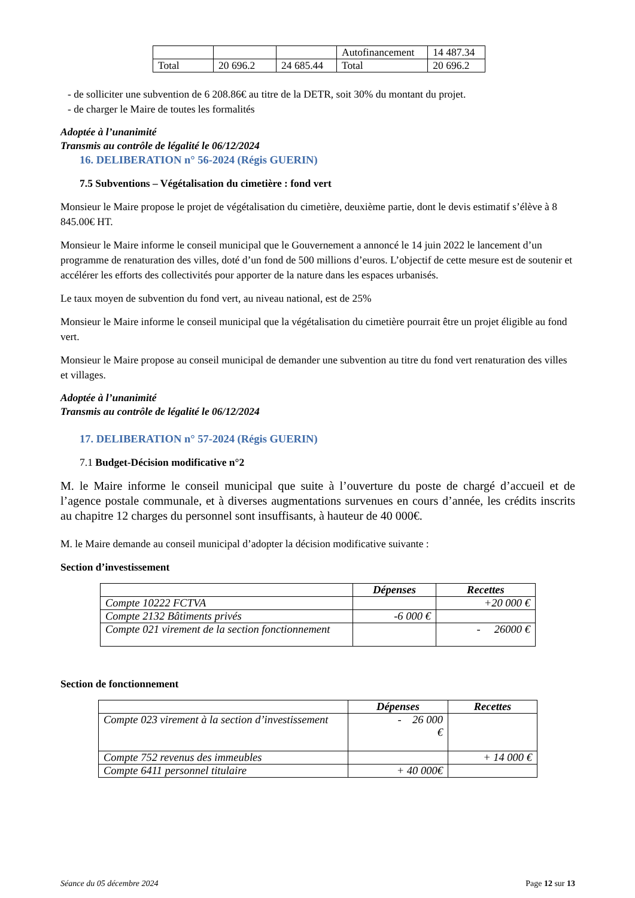| | | | Autofinancement | 14 487.34 |
| Total | 20 696.2 | 24 685.44 | Total | 20 696.2 |
- de solliciter une subvention de 6 208.86€ au titre de la DETR, soit 30% du montant du projet.
- de charger le Maire de toutes les formalités
Adoptée à l’unanimité
Transmis au contrôle de légalité le 06/12/2024
16. DELIBERATION n° 56-2024 (Régis GUERIN)
7.5 Subventions – Végétalisation du cimetière : fond vert
Monsieur le Maire propose le projet de végétalisation du cimetière, deuxième partie, dont le devis estimatif s’élève à 8 845.00€ HT.
Monsieur le Maire informe le conseil municipal que le Gouvernement a annoncé le 14 juin 2022 le lancement d’un programme de renaturation des villes, doté d’un fond de 500 millions d’euros. L’objectif de cette mesure est de soutenir et accélérer les efforts des collectivités pour apporter de la nature dans les espaces urbanisés.
Le taux moyen de subvention du fond vert, au niveau national, est de 25%
Monsieur le Maire informe le conseil municipal que la végétalisation du cimetière pourrait être un projet éligible au fond vert.
Monsieur le Maire propose au conseil municipal de demander une subvention au titre du fond vert renaturation des villes et villages.
Adoptée à l’unanimité
Transmis au contrôle de légalité le 06/12/2024
17. DELIBERATION n° 57-2024 (Régis GUERIN)
7.1 Budget-Décision modificative n°2
M. le Maire informe le conseil municipal que suite à l’ouverture du poste de chargé d’accueil et de l’agence postale communale, et à diverses augmentations survenues en cours d’année, les crédits inscrits au chapitre 12 charges du personnel sont insuffisants, à hauteur de 40 000€.
M. le Maire demande au conseil municipal d’adopter la décision modificative suivante :
Section d’investissement
| | Dépenses | Recettes |
| --- | --- | --- |
| Compte 10222 FCTVA | | +20 000 € |
| Compte 2132 Bâtiments privés | -6 000 € | |
| Compte 021 virement de la section fonctionnement | | - 26000 € |
Section de fonctionnement
| | Dépenses | Recettes |
| --- | --- | --- |
| Compte 023 virement à la section d’investissement | - 26 000 € | |
| Compte 752 revenus des immeubles | | + 14 000 € |
| Compte 6411 personnel titulaire | + 40 000€ | |
Séance du 05 décembre 2024 Page 12 sur 13